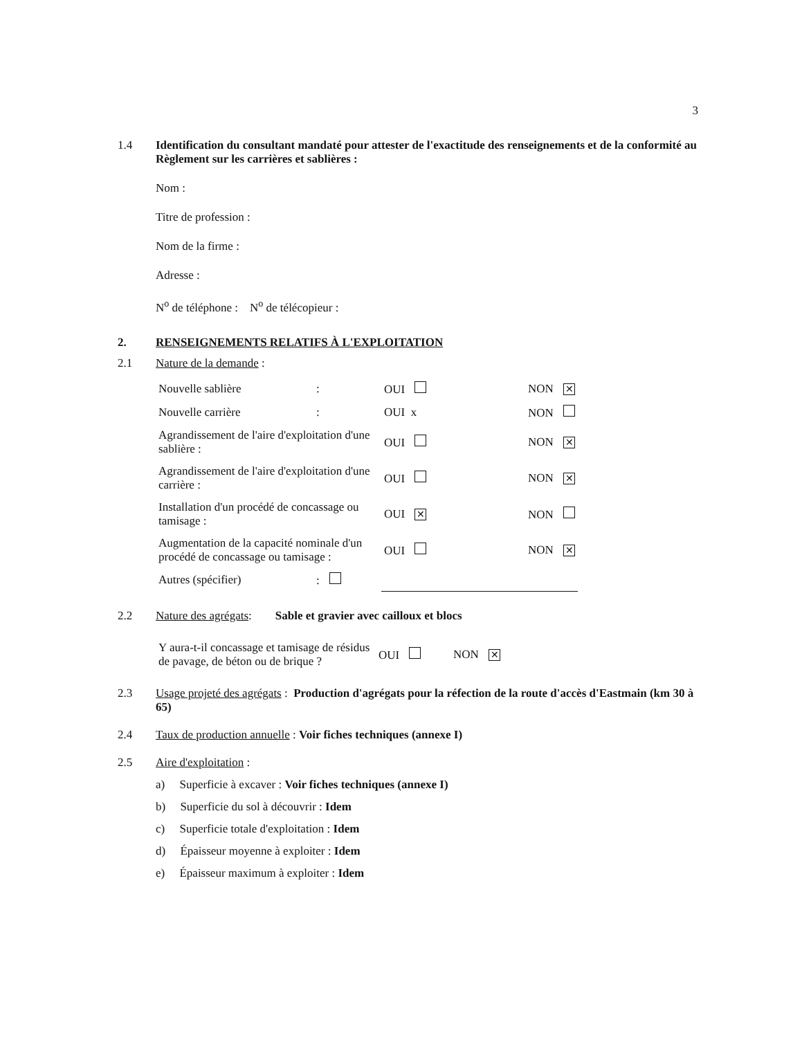3
1.4 Identification du consultant mandaté pour attester de l'exactitude des renseignements et de la conformité au Règlement sur les carrières et sablières :
Nom :
Titre de profession :
Nom de la firme :
Adresse :
N<sup>o</sup> de téléphone : N<sup>o</sup> de télécopieur :
2. RENSEIGNEMENTS RELATIFS À L'EXPLOITATION
2.1 Nature de la demande :
| Nouvelle sablière | : | OUI | NON ✕ |
| Nouvelle carrière | : | OUI x | NON |
| Agrandissement de l'aire d'exploitation d'une sablière : | | OUI | NON ✕ |
| Agrandissement de l'aire d'exploitation d'une carrière : | | OUI | NON ✕ |
| Installation d'un procédé de concassage ou tamisage : | | OUI ✕ | NON |
| Augmentation de la capacité nominale d'un procédé de concassage ou tamisage : | | OUI | NON ✕ |
| Autres (spécifier) | : | | |
2.2 Nature des agrégats: Sable et gravier avec cailloux et blocs
| Y aura-t-il concassage et tamisage de résidus de pavage, de béton ou de brique ? | OUI | NON ✕ |
2.3 Usage projeté des agrégats : Production d'agrégats pour la réfection de la route d'accès d'Eastmain (km 30 à 65)
2.4 Taux de production annuelle : Voir fiches techniques (annexe I)
2.5 Aire d'exploitation :
a) Superficie à excaver : Voir fiches techniques (annexe I)
b) Superficie du sol à découvrir : Idem
c) Superficie totale d'exploitation : Idem
d) Épaisseur moyenne à exploiter : Idem
e) Épaisseur maximum à exploiter : Idem